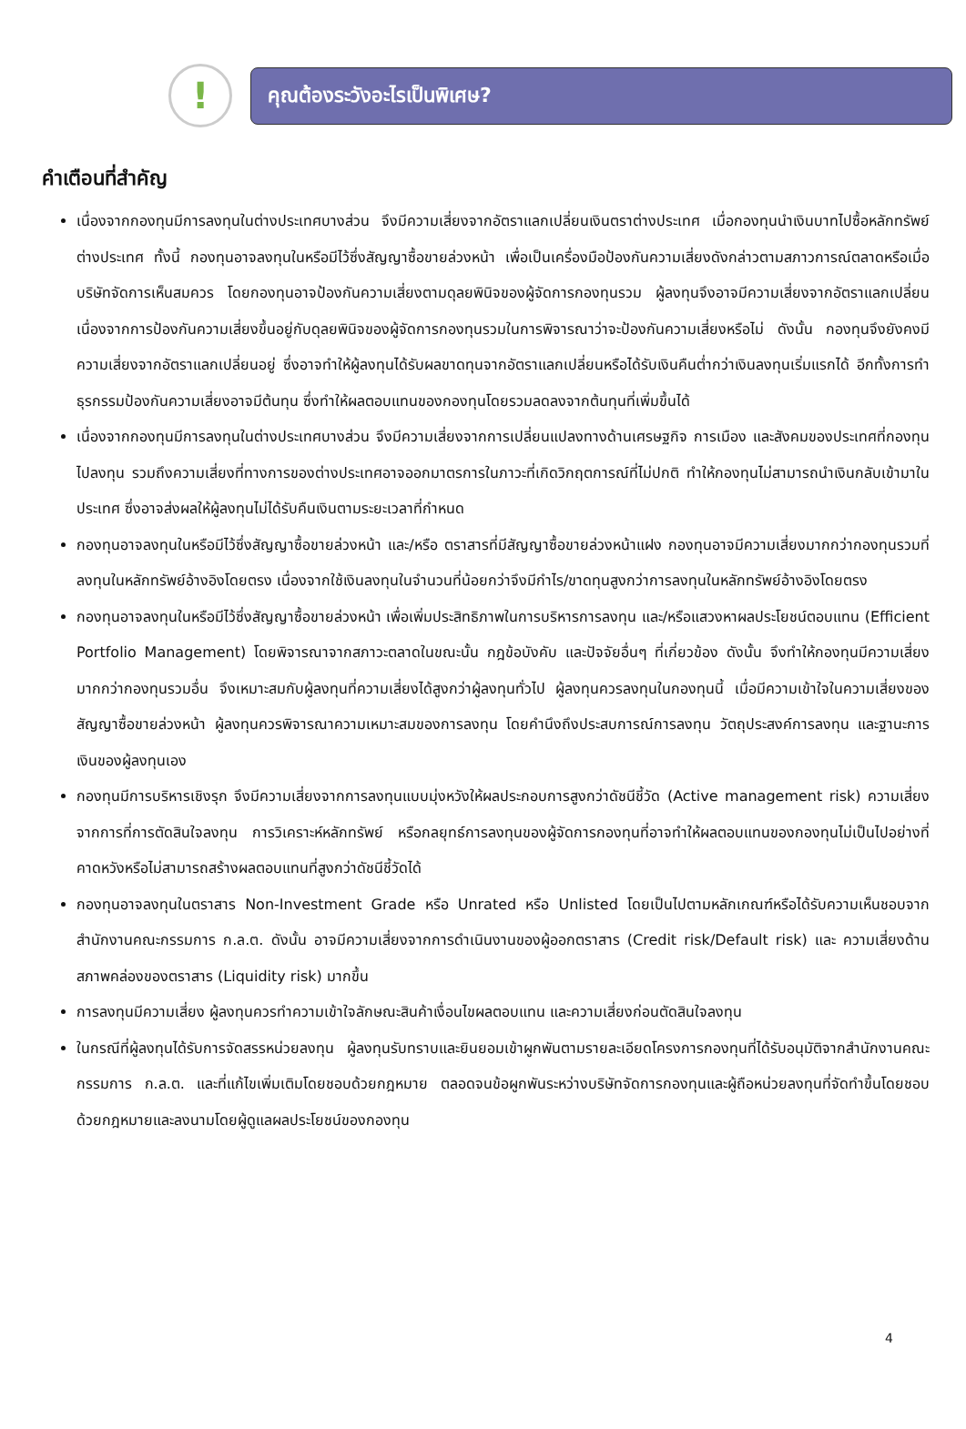!
คุณต้องระวังอะไรเป็นพิเศษ?
คำเตือนที่สำคัญ
เนื่องจากกองทุนมีการลงทุนในต่างประเทศบางส่วน จึงมีความเสี่ยงจากอัตราแลกเปลี่ยนเงินตราต่างประเทศ เมื่อกองทุนนำเงินบาทไปซื้อหลักทรัพย์ต่างประเทศ ทั้งนี้ กองทุนอาจลงทุนในหรือมีไว้ซึ่งสัญญาซื้อขายล่วงหน้า เพื่อเป็นเครื่องมือป้องกันความเสี่ยงดังกล่าวตามสภาวการณ์ตลาดหรือเมื่อบริษัทจัดการเห็นสมควร โดยกองทุนอาจป้องกันความเสี่ยงตามดุลยพินิจของผู้จัดการกองทุนรวม ผู้ลงทุนจึงอาจมีความเสี่ยงจากอัตราแลกเปลี่ยน เนื่องจากการป้องกันความเสี่ยงขึ้นอยู่กับดุลยพินิจของผู้จัดการกองทุนรวมในการพิจารณาว่าจะป้องกันความเสี่ยงหรือไม่ ดังนั้น กองทุนจึงยังคงมีความเสี่ยงจากอัตราแลกเปลี่ยนอยู่ ซึ่งอาจทำให้ผู้ลงทุนได้รับผลขาดทุนจากอัตราแลกเปลี่ยนหรือได้รับเงินคืนต่ำกว่าเงินลงทุนเริ่มแรกได้ อีกทั้งการทำธุรกรรมป้องกันความเสี่ยงอาจมีต้นทุน ซึ่งทำให้ผลตอบแทนของกองทุนโดยรวมลดลงจากต้นทุนที่เพิ่มขึ้นได้
เนื่องจากกองทุนมีการลงทุนในต่างประเทศบางส่วน จึงมีความเสี่ยงจากการเปลี่ยนแปลงทางด้านเศรษฐกิจ การเมือง และสังคมของประเทศที่กองทุนไปลงทุน รวมถึงความเสี่ยงที่ทางการของต่างประเทศอาจออกมาตรการในภาวะที่เกิดวิกฤตการณ์ที่ไม่ปกติ ทำให้กองทุนไม่สามารถนำเงินกลับเข้ามาในประเทศ ซึ่งอาจส่งผลให้ผู้ลงทุนไม่ได้รับคืนเงินตามระยะเวลาที่กำหนด
กองทุนอาจลงทุนในหรือมีไว้ซึ่งสัญญาซื้อขายล่วงหน้า และ/หรือ ตราสารที่มีสัญญาซื้อขายล่วงหน้าแฝง กองทุนอาจมีความเสี่ยงมากกว่ากองทุนรวมที่ลงทุนในหลักทรัพย์อ้างอิงโดยตรง เนื่องจากใช้เงินลงทุนในจำนวนที่น้อยกว่าจึงมีกำไร/ขาดทุนสูงกว่าการลงทุนในหลักทรัพย์อ้างอิงโดยตรง
กองทุนอาจลงทุนในหรือมีไว้ซึ่งสัญญาซื้อขายล่วงหน้า เพื่อเพิ่มประสิทธิภาพในการบริหารการลงทุน และ/หรือแสวงหาผลประโยชน์ตอบแทน (Efficient Portfolio Management) โดยพิจารณาจากสภาวะตลาดในขณะนั้น กฎข้อบังคับ และปัจจัยอื่นๆ ที่เกี่ยวข้อง ดังนั้น จึงทำให้กองทุนมีความเสี่ยงมากกว่ากองทุนรวมอื่น จึงเหมาะสมกับผู้ลงทุนที่ความเสี่ยงได้สูงกว่าผู้ลงทุนทั่วไป ผู้ลงทุนควรลงทุนในกองทุนนี้ เมื่อมีความเข้าใจในความเสี่ยงของสัญญาซื้อขายล่วงหน้า ผู้ลงทุนควรพิจารณาความเหมาะสมของการลงทุน โดยคำนึงถึงประสบการณ์การลงทุน วัตถุประสงค์การลงทุน และฐานะการเงินของผู้ลงทุนเอง
กองทุนมีการบริหารเชิงรุก จึงมีความเสี่ยงจากการลงทุนแบบมุ่งหวังให้ผลประกอบการสูงกว่าดัชนีชี้วัด (Active management risk) ความเสี่ยงจากการที่การตัดสินใจลงทุน การวิเคราะห์หลักทรัพย์ หรือกลยุทธ์การลงทุนของผู้จัดการกองทุนที่อาจทำให้ผลตอบแทนของกองทุนไม่เป็นไปอย่างที่คาดหวังหรือไม่สามารถสร้างผลตอบแทนที่สูงกว่าดัชนีชี้วัดได้
กองทุนอาจลงทุนในตราสาร Non-Investment Grade หรือ Unrated หรือ Unlisted โดยเป็นไปตามหลักเกณฑ์หรือได้รับความเห็นชอบจากสำนักงานคณะกรรมการ ก.ล.ต. ดังนั้น อาจมีความเสี่ยงจากการดำเนินงานของผู้ออกตราสาร (Credit risk/Default risk) และ ความเสี่ยงด้านสภาพคล่องของตราสาร (Liquidity risk) มากขึ้น
การลงทุนมีความเสี่ยง ผู้ลงทุนควรทำความเข้าใจลักษณะสินค้าเงื่อนไขผลตอบแทน และความเสี่ยงก่อนตัดสินใจลงทุน
ในกรณีที่ผู้ลงทุนได้รับการจัดสรรหน่วยลงทุน ผู้ลงทุนรับทราบและยินยอมเข้าผูกพันตามรายละเอียดโครงการกองทุนที่ได้รับอนุมัติจากสำนักงานคณะกรรมการ ก.ล.ต. และที่แก้ไขเพิ่มเติมโดยชอบด้วยกฎหมาย ตลอดจนข้อผูกพันระหว่างบริษัทจัดการกองทุนและผู้ถือหน่วยลงทุนที่จัดทำขึ้นโดยชอบด้วยกฎหมายและลงนามโดยผู้ดูแลผลประโยชน์ของกองทุน
4